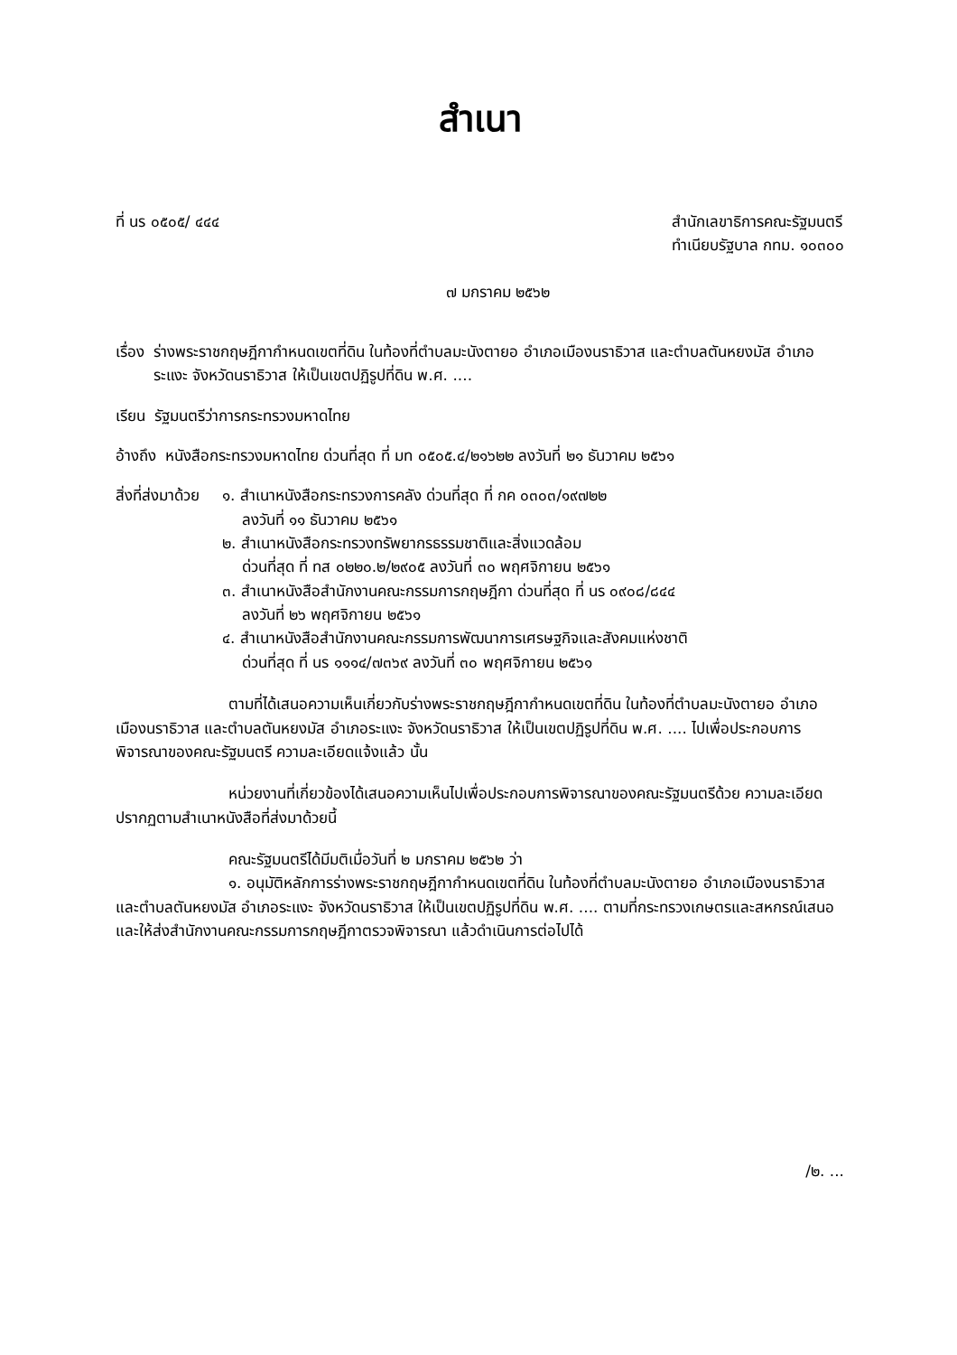สำเนา
ที่ นร ๐๕๐๕/ ๔๔๔ สำนักเลขาธิการคณะรัฐมนตรี
ทำเนียบรัฐบาล กทม. ๑๐๓๐๐
๗ มกราคม ๒๕๖๒
เรื่อง ร่างพระราชกฤษฎีกากำหนดเขตที่ดิน ในท้องที่ตำบลมะนังตายอ อำเภอเมืองนราธิวาส และตำบลตันหยงมัส อำเภอระแงะ จังหวัดนราธิวาส ให้เป็นเขตปฏิรูปที่ดิน พ.ศ. ....
เรียน รัฐมนตรีว่าการกระทรวงมหาดไทย
อ้างถึง หนังสือกระทรวงมหาดไทย ด่วนที่สุด ที่ มท ๐๕๐๕.๔/๒๑๖๒๒ ลงวันที่ ๒๑ ธันวาคม ๒๕๖๑
สิ่งที่ส่งมาด้วย ๑. สำเนาหนังสือกระทรวงการคลัง ด่วนที่สุด ที่ กค ๐๓๐๓/๑๙๗๒๒
ลงวันที่ ๑๑ ธันวาคม ๒๕๖๑
๒. สำเนาหนังสือกระทรวงทรัพยากรธรรมชาติและสิ่งแวดล้อม
ด่วนที่สุด ที่ ทส ๐๒๒๐.๒/๒๙๐๕ ลงวันที่ ๓๐ พฤศจิกายน ๒๕๖๑
๓. สำเนาหนังสือสำนักงานคณะกรรมการกฤษฎีกา ด่วนที่สุด ที่ นร ๐๙๐๘/๘๔๔
ลงวันที่ ๒๖ พฤศจิกายน ๒๕๖๑
๔. สำเนาหนังสือสำนักงานคณะกรรมการพัฒนาการเศรษฐกิจและสังคมแห่งชาติ
ด่วนที่สุด ที่ นร ๑๑๑๔/๗๓๖๙ ลงวันที่ ๓๐ พฤศจิกายน ๒๕๖๑
ตามที่ได้เสนอความเห็นเกี่ยวกับร่างพระราชกฤษฎีกากำหนดเขตที่ดิน ในท้องที่ตำบลมะนังตายอ อำเภอเมืองนราธิวาส และตำบลตันหยงมัส อำเภอระแงะ จังหวัดนราธิวาส ให้เป็นเขตปฏิรูปที่ดิน พ.ศ. .... ไปเพื่อประกอบการพิจารณาของคณะรัฐมนตรี ความละเอียดแจ้งแล้ว นั้น
หน่วยงานที่เกี่ยวข้องได้เสนอความเห็นไปเพื่อประกอบการพิจารณาของคณะรัฐมนตรีด้วย ความละเอียดปรากฏตามสำเนาหนังสือที่ส่งมาด้วยนี้
คณะรัฐมนตรีได้มีมติเมื่อวันที่ ๒ มกราคม ๒๕๖๒ ว่า
๑. อนุมัติหลักการร่างพระราชกฤษฎีกากำหนดเขตที่ดิน ในท้องที่ตำบลมะนังตายอ อำเภอเมืองนราธิวาส และตำบลตันหยงมัส อำเภอระแงะ จังหวัดนราธิวาส ให้เป็นเขตปฏิรูปที่ดิน พ.ศ. .... ตามที่กระทรวงเกษตรและสหกรณ์เสนอ และให้ส่งสำนักงานคณะกรรมการกฤษฎีกาตรวจพิจารณา แล้วดำเนินการต่อไปได้
/๒. ...